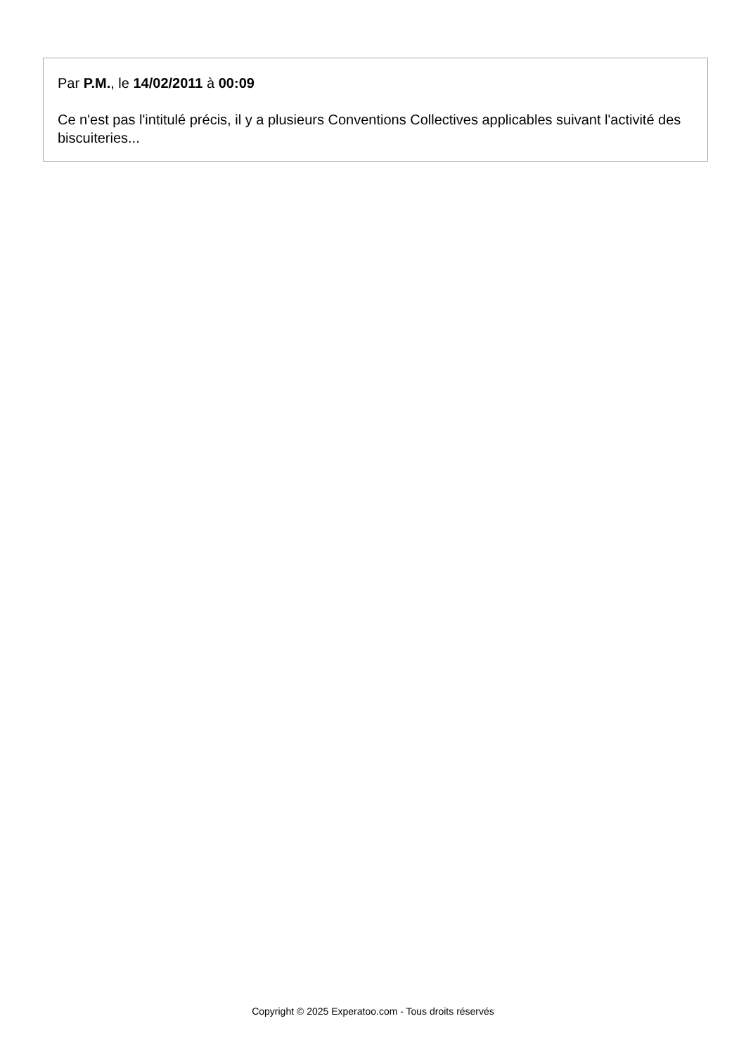Par P.M., le 14/02/2011 à 00:09
Ce n'est pas l'intitulé précis, il y a plusieurs Conventions Collectives applicables suivant l'activité des biscuiteries...
Copyright © 2025 Experatoo.com - Tous droits réservés